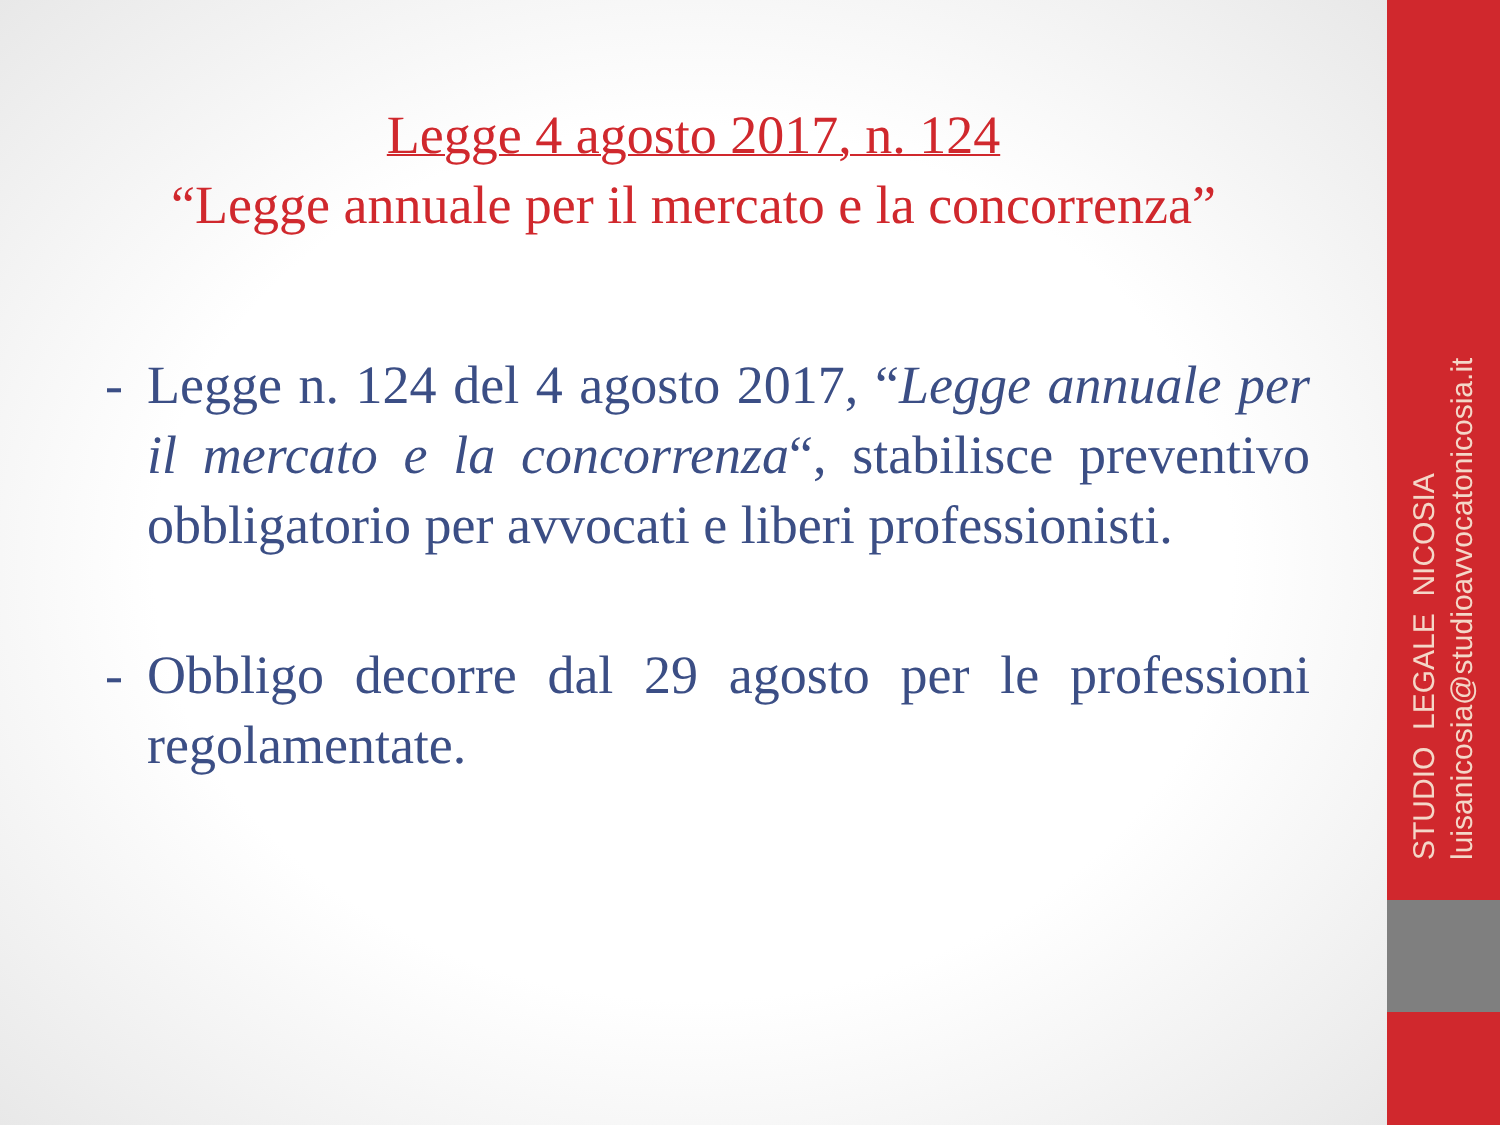Legge 4 agosto 2017, n. 124
“Legge annuale per il mercato e la concorrenza”
- Legge n. 124 del 4 agosto 2017, “Legge annuale per il mercato e la concorrenza“, stabilisce preventivo obbligatorio per avvocati e liberi professionisti.
- Obbligo decorre dal 29 agosto per le professioni regolamentate.
STUDIO LEGALE NICOSIA
luisanicosia@studioavvocatonicosia.it